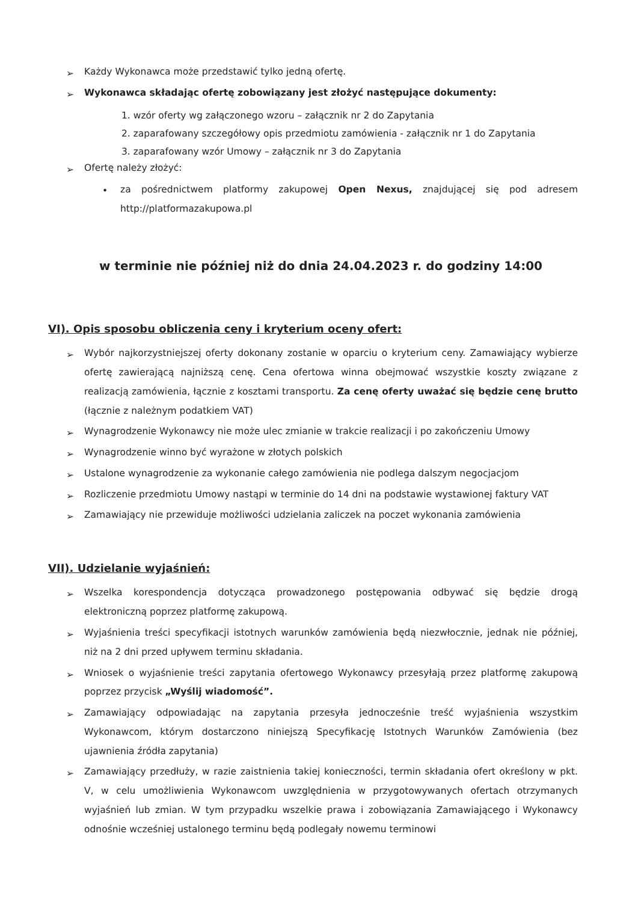➢
Każdy Wykonawca może przedstawić tylko jedną ofertę.
➢
Wykonawca składając ofertę zobowiązany jest złożyć następujące dokumenty:
1. wzór oferty wg załączonego wzoru – załącznik nr 2 do Zapytania
2. zaparafowany szczegółowy opis przedmiotu zamówienia - załącznik nr 1 do Zapytania
3. zaparafowany wzór Umowy – załącznik nr 3 do Zapytania
➢
Ofertę należy złożyć:
•
za pośrednictwem platformy zakupowej Open Nexus, znajdującej się pod adresem http://platformazakupowa.pl
w terminie nie później niż do dnia 24.04.2023 r. do godziny 14:00
VI). Opis sposobu obliczenia ceny i kryterium oceny ofert:
➢
Wybór najkorzystniejszej oferty dokonany zostanie w oparciu o kryterium ceny. Zamawiający wybierze ofertę zawierającą najniższą cenę. Cena ofertowa winna obejmować wszystkie koszty związane z realizacją zamówienia, łącznie z kosztami transportu. Za cenę oferty uważać się będzie cenę brutto (łącznie z należnym podatkiem VAT)
➢
Wynagrodzenie Wykonawcy nie może ulec zmianie w trakcie realizacji i po zakończeniu Umowy
➢
Wynagrodzenie winno być wyrażone w złotych polskich
➢
Ustalone wynagrodzenie za wykonanie całego zamówienia nie podlega dalszym negocjacjom
➢
Rozliczenie przedmiotu Umowy nastąpi w terminie do 14 dni na podstawie wystawionej faktury VAT
➢
Zamawiający nie przewiduje możliwości udzielania zaliczek na poczet wykonania zamówienia
VII). Udzielanie wyjaśnień:
➢
Wszelka korespondencja dotycząca prowadzonego postępowania odbywać się będzie drogą elektroniczną poprzez platformę zakupową.
➢
Wyjaśnienia treści specyfikacji istotnych warunków zamówienia będą niezwłocznie, jednak nie później, niż na 2 dni przed upływem terminu składania.
➢
Wniosek o wyjaśnienie treści zapytania ofertowego Wykonawcy przesyłają przez platformę zakupową poprzez przycisk „Wyślij wiadomość”.
➢
Zamawiający odpowiadając na zapytania przesyła jednocześnie treść wyjaśnienia wszystkim Wykonawcom, którym dostarczono niniejszą Specyfikację Istotnych Warunków Zamówienia (bez ujawnienia źródła zapytania)
➢
Zamawiający przedłuży, w razie zaistnienia takiej konieczności, termin składania ofert określony w pkt. V, w celu umożliwienia Wykonawcom uwzględnienia w przygotowywanych ofertach otrzymanych wyjaśnień lub zmian. W tym przypadku wszelkie prawa i zobowiązania Zamawiającego i Wykonawcy odnośnie wcześniej ustalonego terminu będą podlegały nowemu terminowi